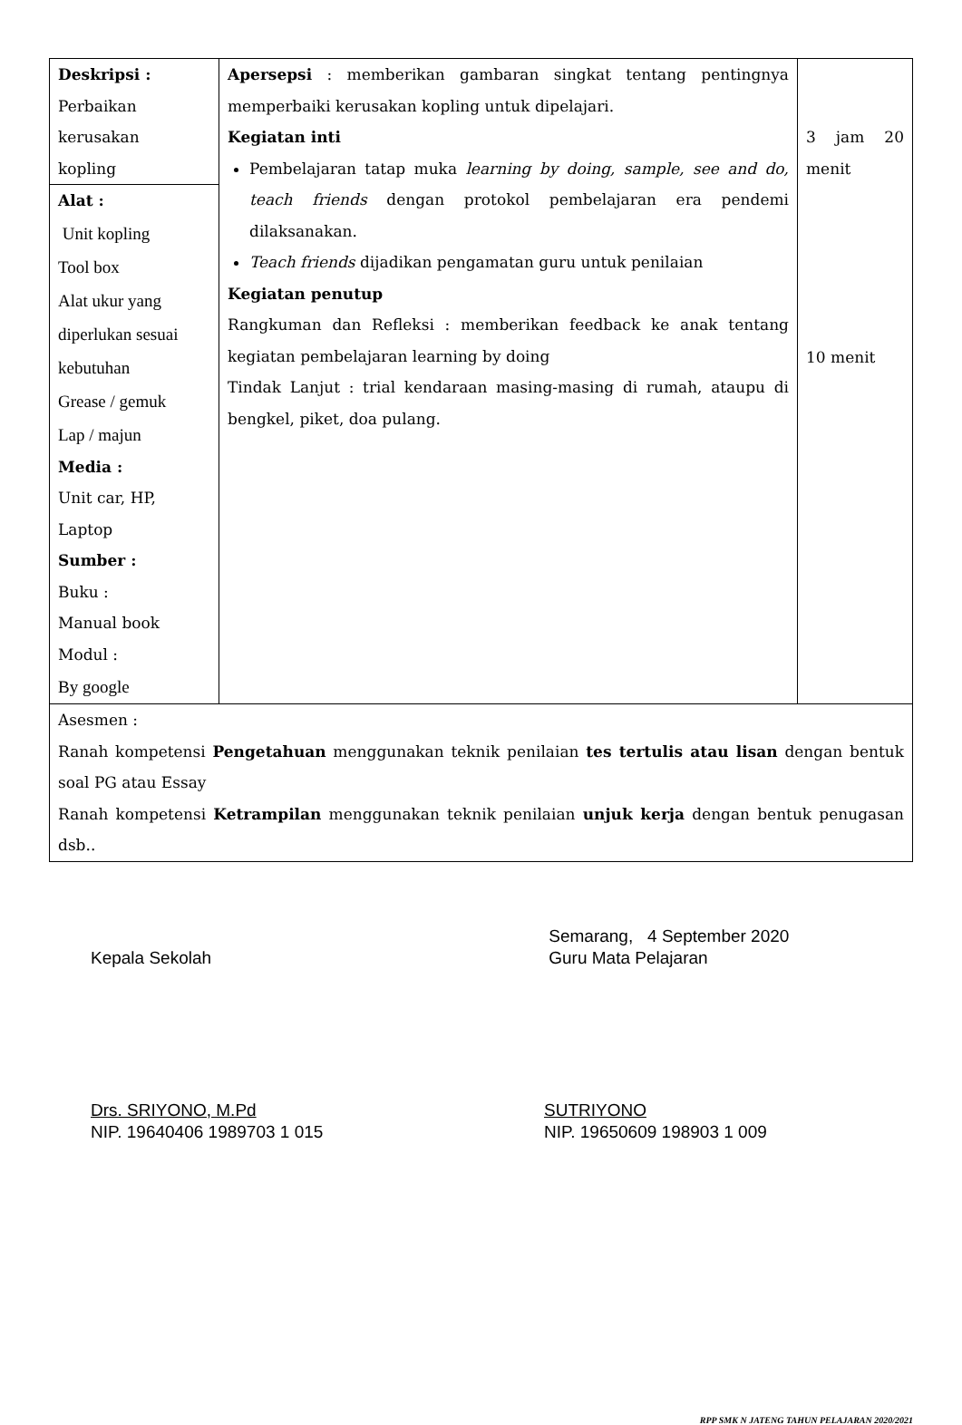| Deskripsi : Perbaikan kerusakan kopling | Apersepsi : memberikan gambaran singkat tentang pentingnya memperbaiki kerusakan kopling untuk dipelajari. Kegiatan inti Pembelajaran tatap muka learning by doing, sample, see and do, teach friends dengan protokol pembelajaran era pendemi dilaksanakan. Teach friends dijadikan pengamatan guru untuk penilaian Kegiatan penutup Rangkuman dan Refleksi : memberikan feedback ke anak tentang kegiatan pembelajaran learning by doing Tindak Lanjut : trial kendaraan masing-masing di rumah, ataupu di bengkel, piket, doa pulang. | 3 jam 20 menit 10 menit |
| Alat : Unit kopling Tool box Alat ukur yang diperlukan sesuai kebutuhan Grease / gemuk Lap / majun Media : Unit car, HP, Laptop Sumber : Buku : Manual book Modul : By google | | |
| Asesmen : Ranah kompetensi Pengetahuan menggunakan teknik penilaian tes tertulis atau lisan dengan bentuk soal PG atau Essay Ranah kompetensi Ketrampilan menggunakan teknik penilaian unjuk kerja dengan bentuk penugasan dsb.. | | |
Kepala Sekolah
Drs. SRIYONO, M.Pd
NIP. 19640406 1989703 1 015
Semarang, 4 September 2020
Guru Mata Pelajaran
SUTRIYONO
NIP. 19650609 198903 1 009
RPP SMK N JATENG TAHUN PELAJARAN 2020/2021